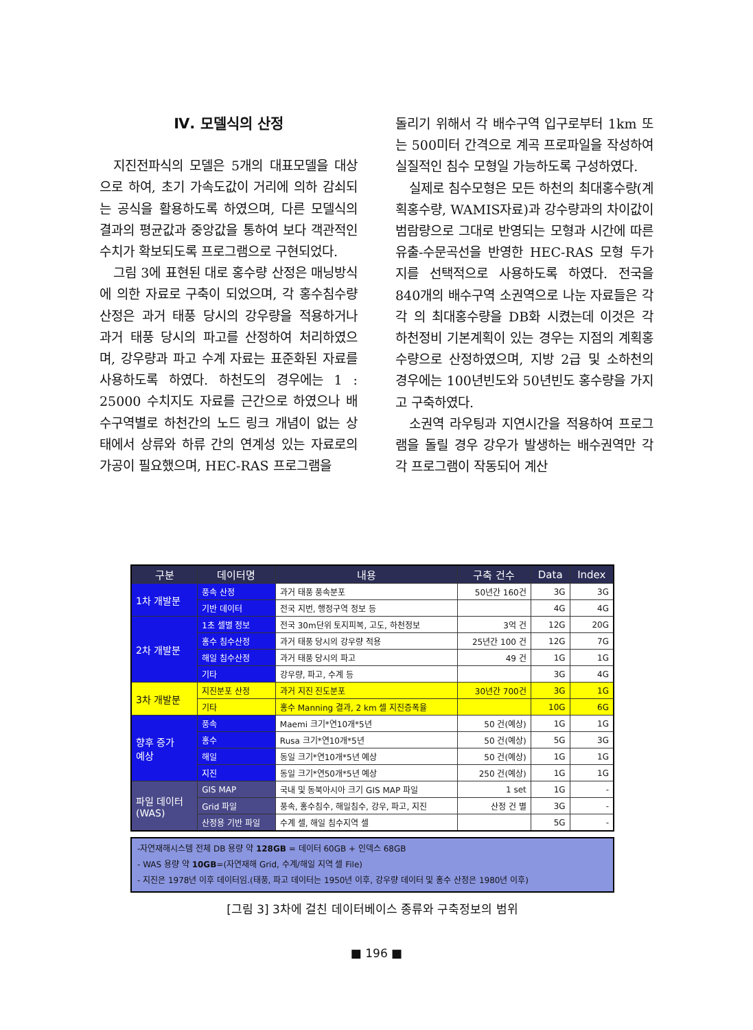Ⅳ. 모델식의 산정
지진전파식의 모델은 5개의 대표모델을 대상으로 하여, 초기 가속도값이 거리에 의하 감쇠되는 공식을 활용하도록 하였으며, 다른 모델식의 결과의 평균값과 중앙값을 통하여 보다 객관적인 수치가 확보되도록 프로그램으로 구현되었다.
그림 3에 표현된 대로 홍수량 산정은 매닝방식에 의한 자료로 구축이 되었으며, 각 홍수침수량산정은 과거 태풍 당시의 강우량을 적용하거나 과거 태풍 당시의 파고를 산정하여 처리하였으며, 강우량과 파고 수계 자료는 표준화된 자료를 사용하도록 하였다. 하천도의 경우에는 1 : 25000 수치지도 자료를 근간으로 하였으나 배수구역별로 하천간의 노드 링크 개념이 없는 상태에서 상류와 하류 간의 연계성 있는 자료로의 가공이 필요했으며, HEC-RAS 프로그램을
돌리기 위해서 각 배수구역 입구로부터 1km 또는 500미터 간격으로 계곡 프로파일을 작성하여 실질적인 침수 모형일 가능하도록 구성하였다.
실제로 침수모형은 모든 하천의 최대홍수량(계획홍수량, WAMIS자료)과 강수량과의 차이값이 범람량으로 그대로 반영되는 모형과 시간에 따른 유출-수문곡선을 반영한 HEC-RAS 모형 두가지를 선택적으로 사용하도록 하였다. 전국을 840개의 배수구역 소권역으로 나눈 자료들은 각각 의 최대홍수량을 DB화 시켰는데 이것은 각 하천정비 기본계획이 있는 경우는 지점의 계획홍수량으로 산정하였으며, 지방 2급 및 소하천의 경우에는 100년빈도와 50년빈도 홍수량을 가지고 구축하였다.
소권역 라우팅과 지연시간을 적용하여 프로그램을 돌릴 경우 강우가 발생하는 배수권역만 각각 프로그램이 작동되어 계산
| 구분 | 데이터명 | 내용 | 구축 건수 | Data | Index |
| --- | --- | --- | --- | --- | --- |
| 1차 개발분 | 풍속 산정 | 과거 태풍 풍속분포 | 50년간 160건 | 3G | 3G |
| | 기반 데이터 | 전국 지번, 행정구역 정보 등 | | 4G | 4G |
| 2차 개발분 | 1초 셀별 정보 | 전국 30m단위 토지피복, 고도, 하천정보 | 3억 건 | 12G | 20G |
| | 홍수 침수산정 | 과거 태풍 당시의 강우량 적용 | 25년간 100 건 | 12G | 7G |
| | 해일 침수산정 | 과거 태풍 당시의 파고 | 49 건 | 1G | 1G |
| | 기타 | 강우량, 파고, 수계 등 | | 3G | 4G |
| 3차 개발분 | 지진분포 산정 | 과거 지진 진도분포 | 30년간 700건 | 3G | 1G |
| | 기타 | 홍수 Manning 결과, 2 km 셀 지진증폭율 | | 10G | 6G |
| 향후 증가 예상 | 풍속 | Maemi 크기*연10개*5년 | 50 건(예상) | 1G | 1G |
| | 홍수 | Rusa 크기*연10개*5년 | 50 건(예상) | 5G | 3G |
| | 해일 | 동일 크기*연10개*5년 예상 | 50 건(예상) | 1G | 1G |
| | 지진 | 동일 크기*연50개*5년 예상 | 250 건(예상) | 1G | 1G |
| 파일 데이터 (WAS) | GIS MAP | 국내 및 동북아시아 크기 GIS MAP 파일 | 1 set | 1G | - |
| | Grid 파일 | 풍속, 홍수침수, 해일침수, 강우, 파고, 지진 | 산정 건 별 | 3G | - |
| | 산정용 기반 파일 | 수계 셀, 해일 침수지역 셀 | | 5G | - |
-자연재해시스템 전체 DB 용량 약 128GB = 데이터 60GB + 인덱스 68GB
- WAS 용량 약 10GB=(자연재해 Grid, 수계/해일 지역 셀 File)
- 지진은 1978년 이후 데이터임.(태풍, 파고 데이터는 1950년 이후, 강우량 데이터 및 홍수 산정은 1980년 이후)
[그림 3] 3차에 걸친 데이터베이스 종류와 구축정보의 범위
■ 196 ■